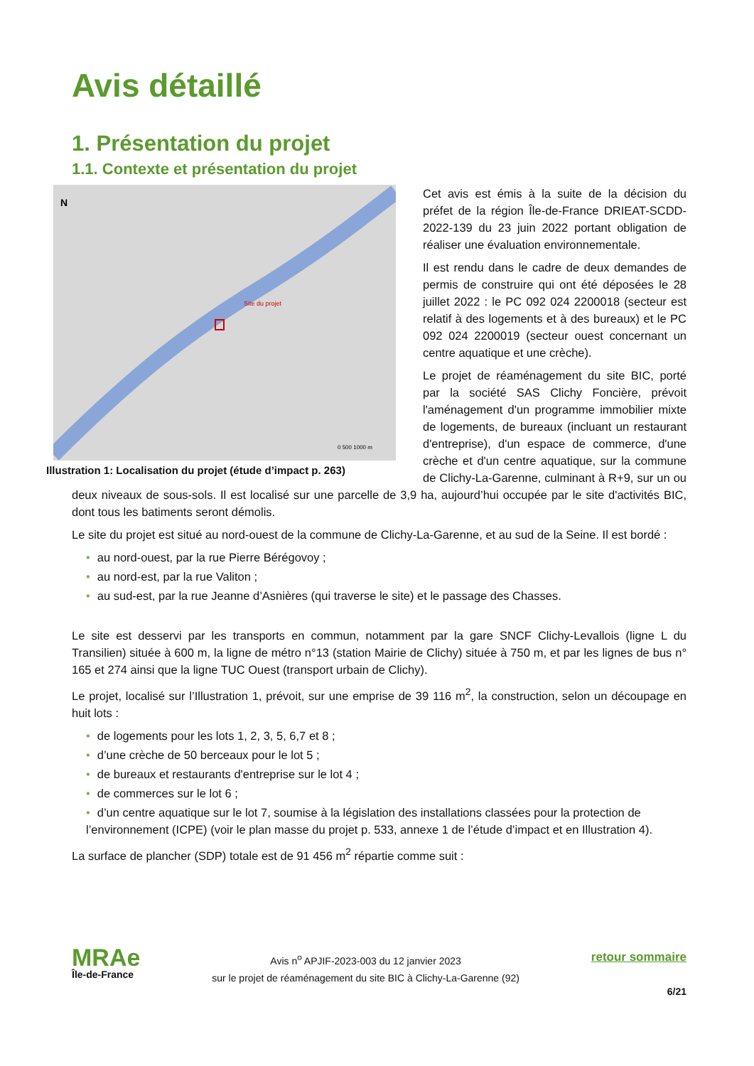Avis détaillé
1. Présentation du projet
1.1. Contexte et présentation du projet
Site du projet
N
0 500 1000 m
Illustration 1: Localisation du projet (étude d’impact p. 263)
Cet avis est émis à la suite de la décision du préfet de la région Île-de-France DRIEAT-SCDD-2022-139 du 23 juin 2022 portant obligation de réaliser une évaluation environnementale.
Il est rendu dans le cadre de deux demandes de permis de construire qui ont été déposées le 28 juillet 2022 : le PC 092 024 2200018 (secteur est relatif à des logements et à des bureaux) et le PC 092 024 2200019 (secteur ouest concernant un centre aquatique et une crèche).
Le projet de réaménagement du site BIC, porté par la société SAS Clichy Foncière, prévoit l'aménagement d'un programme immobilier mixte de logements, de bureaux (incluant un restaurant d'entreprise), d'un espace de commerce, d'une crèche et d'un centre aquatique, sur la commune de Clichy-La-Garenne, culminant à R+9, sur un ou deux niveaux de sous-sols. Il est localisé sur une parcelle de 3,9 ha, aujourd’hui occupée par le site d'activités BIC, dont tous les batiments seront démolis.
Le site du projet est situé au nord-ouest de la commune de Clichy-La-Garenne, et au sud de la Seine. Il est bordé :
• au nord-ouest, par la rue Pierre Bérégovoy ;
• au nord-est, par la rue Valiton ;
• au sud-est, par la rue Jeanne d’Asnières (qui traverse le site) et le passage des Chasses.
Le site est desservi par les transports en commun, notamment par la gare SNCF Clichy-Levallois (ligne L du Transilien) située à 600 m, la ligne de métro n°13 (station Mairie de Clichy) située à 750 m, et par les lignes de bus n° 165 et 274 ainsi que la ligne TUC Ouest (transport urbain de Clichy).
Le projet, localisé sur l’Illustration 1, prévoit, sur une emprise de 39 116 m<sup>2</sup>, la construction, selon un découpage en huit lots :
• de logements pour les lots 1, 2, 3, 5, 6,7 et 8 ;
• d’une crèche de 50 berceaux pour le lot 5 ;
• de bureaux et restaurants d'entreprise sur le lot 4 ;
• de commerces sur le lot 6 ;
• d’un centre aquatique sur le lot 7, soumise à la législation des installations classées pour la protection de l’environnement (ICPE) (voir le plan masse du projet p. 533, annexe 1 de l’étude d’impact et en Illustration 4).
La surface de plancher (SDP) totale est de 91 456 m<sup>2</sup> répartie comme suit :
MRAe
Île-de-France
Avis n<sup>o</sup> APJIF-2023-003 du 12 janvier 2023
sur le projet de réaménagement du site BIC à Clichy-La-Garenne (92)
retour sommaire
6/21